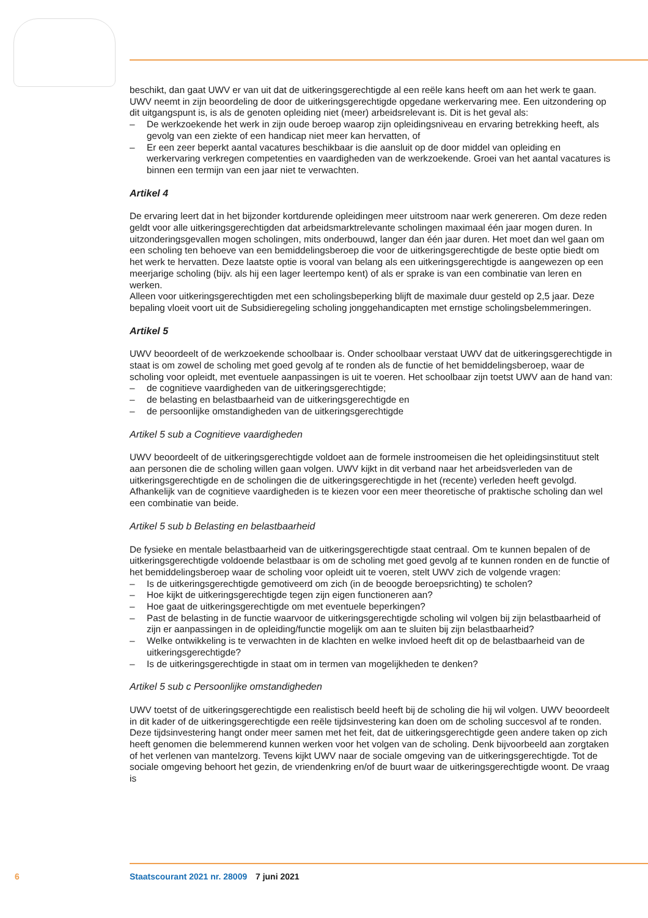beschikt, dan gaat UWV er van uit dat de uitkeringsgerechtigde al een reële kans heeft om aan het werk te gaan. UWV neemt in zijn beoordeling de door de uitkeringsgerechtigde opgedane werkervaring mee. Een uitzondering op dit uitgangspunt is, is als de genoten opleiding niet (meer) arbeidsrelevant is. Dit is het geval als:
– De werkzoekende het werk in zijn oude beroep waarop zijn opleidingsniveau en ervaring betrekking heeft, als gevolg van een ziekte of een handicap niet meer kan hervatten, of
– Er een zeer beperkt aantal vacatures beschikbaar is die aansluit op de door middel van opleiding en werkervaring verkregen competenties en vaardigheden van de werkzoekende. Groei van het aantal vacatures is binnen een termijn van een jaar niet te verwachten.
Artikel 4
De ervaring leert dat in het bijzonder kortdurende opleidingen meer uitstroom naar werk genereren. Om deze reden geldt voor alle uitkeringsgerechtigden dat arbeidsmarktrelevante scholingen maximaal één jaar mogen duren. In uitzonderingsgevallen mogen scholingen, mits onderbouwd, langer dan één jaar duren. Het moet dan wel gaan om een scholing ten behoeve van een bemiddelingsberoep die voor de uitkeringsgerechtigde de beste optie biedt om het werk te hervatten. Deze laatste optie is vooral van belang als een uitkeringsgerechtigde is aangewezen op een meerjarige scholing (bijv. als hij een lager leertempo kent) of als er sprake is van een combinatie van leren en werken.
Alleen voor uitkeringsgerechtigden met een scholingsbeperking blijft de maximale duur gesteld op 2,5 jaar. Deze bepaling vloeit voort uit de Subsidieregeling scholing jonggehandicapten met ernstige scholingsbelemmeringen.
Artikel 5
UWV beoordeelt of de werkzoekende schoolbaar is. Onder schoolbaar verstaat UWV dat de uitkeringsgerechtigde in staat is om zowel de scholing met goed gevolg af te ronden als de functie of het bemiddelingsberoep, waar de scholing voor opleidt, met eventuele aanpassingen is uit te voeren. Het schoolbaar zijn toetst UWV aan de hand van:
– de cognitieve vaardigheden van de uitkeringsgerechtigde;
– de belasting en belastbaarheid van de uitkeringsgerechtigde en
– de persoonlijke omstandigheden van de uitkeringsgerechtigde
Artikel 5 sub a Cognitieve vaardigheden
UWV beoordeelt of de uitkeringsgerechtigde voldoet aan de formele instroomeisen die het opleidingsinstituut stelt aan personen die de scholing willen gaan volgen. UWV kijkt in dit verband naar het arbeidsverleden van de uitkeringsgerechtigde en de scholingen die de uitkeringsgerechtigde in het (recente) verleden heeft gevolgd. Afhankelijk van de cognitieve vaardigheden is te kiezen voor een meer theoretische of praktische scholing dan wel een combinatie van beide.
Artikel 5 sub b Belasting en belastbaarheid
De fysieke en mentale belastbaarheid van de uitkeringsgerechtigde staat centraal. Om te kunnen bepalen of de uitkeringsgerechtigde voldoende belastbaar is om de scholing met goed gevolg af te kunnen ronden en de functie of het bemiddelingsberoep waar de scholing voor opleidt uit te voeren, stelt UWV zich de volgende vragen:
– Is de uitkeringsgerechtigde gemotiveerd om zich (in de beoogde beroepsrichting) te scholen?
– Hoe kijkt de uitkeringsgerechtigde tegen zijn eigen functioneren aan?
– Hoe gaat de uitkeringsgerechtigde om met eventuele beperkingen?
– Past de belasting in de functie waarvoor de uitkeringsgerechtigde scholing wil volgen bij zijn belastbaarheid of zijn er aanpassingen in de opleiding/functie mogelijk om aan te sluiten bij zijn belastbaarheid?
– Welke ontwikkeling is te verwachten in de klachten en welke invloed heeft dit op de belastbaarheid van de uitkeringsgerechtigde?
– Is de uitkeringsgerechtigde in staat om in termen van mogelijkheden te denken?
Artikel 5 sub c Persoonlijke omstandigheden
UWV toetst of de uitkeringsgerechtigde een realistisch beeld heeft bij de scholing die hij wil volgen. UWV beoordeelt in dit kader of de uitkeringsgerechtigde een reële tijdsinvestering kan doen om de scholing succesvol af te ronden. Deze tijdsinvestering hangt onder meer samen met het feit, dat de uitkeringsgerechtigde geen andere taken op zich heeft genomen die belemmerend kunnen werken voor het volgen van de scholing. Denk bijvoorbeeld aan zorgtaken of het verlenen van mantelzorg. Tevens kijkt UWV naar de sociale omgeving van de uitkeringsgerechtigde. Tot de sociale omgeving behoort het gezin, de vriendenkring en/of de buurt waar de uitkeringsgerechtigde woont. De vraag is
6 Staatscourant 2021 nr. 28009 7 juni 2021